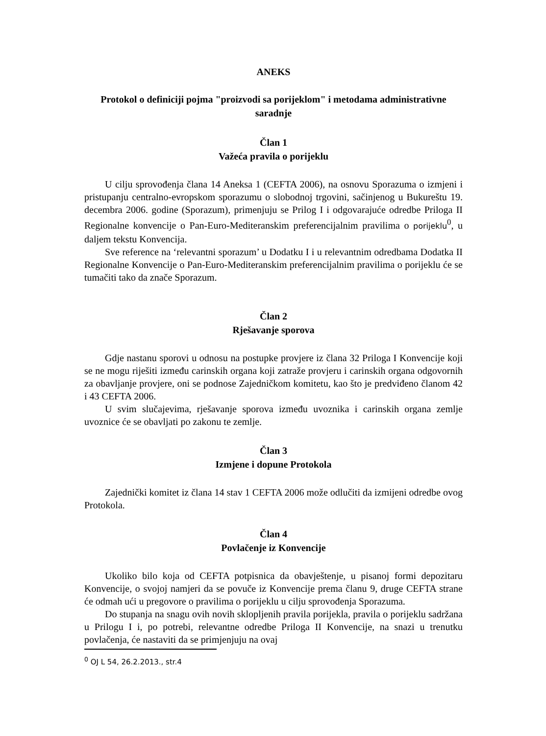ANEKS
Protokol o definiciji pojma "proizvodi sa porijeklom" i metodama administrativne saradnje
Član 1
Važeća pravila o porijeklu
U cilju sprovođenja člana 14 Aneksa 1 (CEFTA 2006), na osnovu Sporazuma o izmjeni i pristupanju centralno-evropskom sporazumu o slobodnoj trgovini, sačinjenog u Bukureštu 19. decembra 2006. godine (Sporazum), primenjuju se Prilog I i odgovarajuće odredbe Priloga II Regionalne konvencije o Pan-Euro-Mediteranskim preferencijalnim pravilima o porijeklu<sup>0</sup>, u daljem tekstu Konvencija.
Sve reference na ‘relevantni sporazum’ u Dodatku I i u relevantnim odredbama Dodatka II Regionalne Konvencije o Pan-Euro-Mediteranskim preferencijalnim pravilima o porijeklu će se tumačiti tako da znače Sporazum.
Član 2
Rješavanje sporova
Gdje nastanu sporovi u odnosu na postupke provjere iz člana 32 Priloga I Konvencije koji se ne mogu riješiti između carinskih organa koji zatraže provjeru i carinskih organa odgovornih za obavljanje provjere, oni se podnose Zajedničkom komitetu, kao što je predviđeno članom 42 i 43 CEFTA 2006.
U svim slučajevima, rješavanje sporova između uvoznika i carinskih organa zemlje uvoznice će se obavljati po zakonu te zemlje.
Član 3
Izmjene i dopune Protokola
Zajednički komitet iz člana 14 stav 1 CEFTA 2006 može odlučiti da izmijeni odredbe ovog Protokola.
Član 4
Povlačenje iz Konvencije
Ukoliko bilo koja od CEFTA potpisnica da obavještenje, u pisanoj formi depozitaru Konvencije, o svojoj namjeri da se povuče iz Konvencije prema članu 9, druge CEFTA strane će odmah ući u pregovore o pravilima o porijeklu u cilju sprovođenja Sporazuma.
Do stupanja na snagu ovih novih sklopljenih pravila porijekla, pravila o porijeklu sadržana u Prilogu I i, po potrebi, relevantne odredbe Priloga II Konvencije, na snazi u trenutku povlačenja, će nastaviti da se primjenjuju na ovaj
<sup>0</sup> OJ L 54, 26.2.2013., str.4